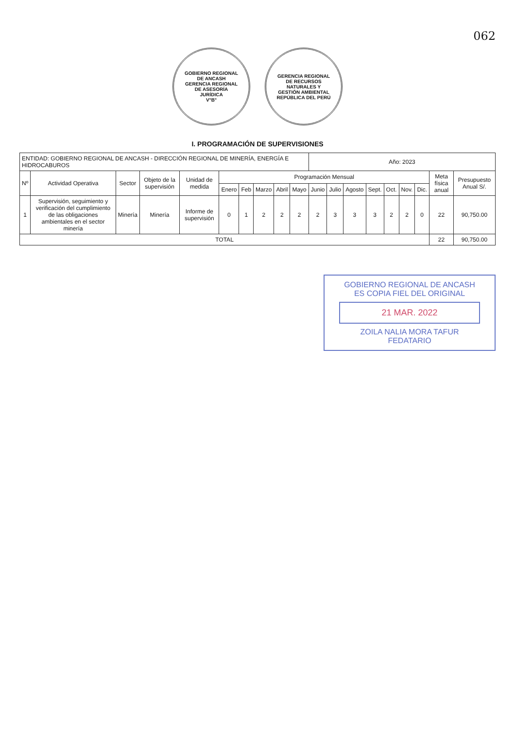062
GOBIERNO REGIONAL DE ANCASH
GERENCIA REGIONAL DE ASESORÍA JURÍDICA
V°B°
GERENCIA REGIONAL DE RECURSOS NATURALES Y GESTIÓN AMBIENTAL
REPÚBLICA DEL PERÚ
I. PROGRAMACIÓN DE SUPERVISIONES
| ENTIDAD: GOBIERNO REGIONAL DE ANCASH - DIRECCIÓN REGIONAL DE MINERÍA, ENERGÍA E HIDROCABUROS | | | | | | | | | | Año: 2023 | | | | | | | | |
| Nº | Actividad Operativa | Sector | Objeto de la supervisión | Unidad de medida | Programación Mensual | | | | | | | | | | | | Meta física anual | Presupuesto Anual S/. |
| | | | | | Enero | Feb | Marzo | Abril | Mayo | Junio | Julio | Agosto | Sept. | Oct. | Nov. | Dic. | | |
| 1 | Supervisión, seguimiento y verificación del cumplimiento de las obligaciones ambientales en el sector minería | Minería | Minería | Informe de supervisión | 0 | 1 | 2 | 2 | 2 | 2 | 3 | 3 | 3 | 2 | 2 | 0 | 22 | 90,750.00 |
| TOTAL | | | | | | | | | | | | | | | | | 22 | 90,750.00 |
GOBIERNO REGIONAL DE ANCASH
ES COPIA FIEL DEL ORIGINAL
21 MAR. 2022
ZOILA NALIA MORA TAFUR
FEDATARIO